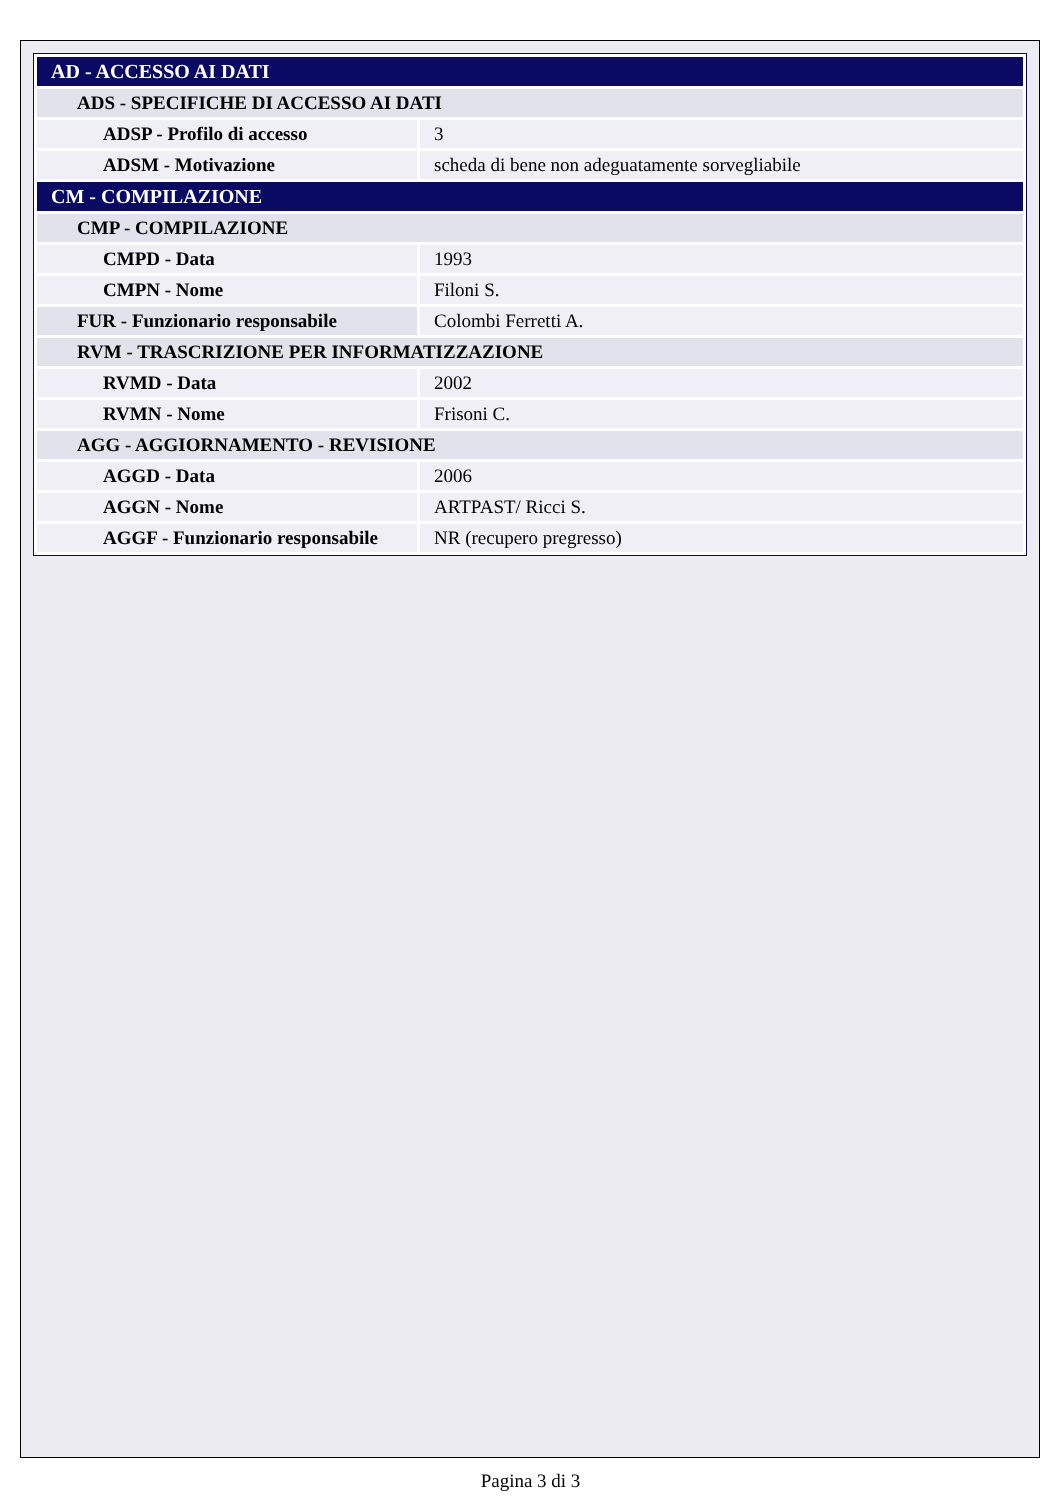| AD - ACCESSO AI DATI | |
| ADS - SPECIFICHE DI ACCESSO AI DATI | |
| ADSP - Profilo di accesso | 3 |
| ADSM - Motivazione | scheda di bene non adeguatamente sorvegliabile |
| CM - COMPILAZIONE | |
| CMP - COMPILAZIONE | |
| CMPD - Data | 1993 |
| CMPN - Nome | Filoni S. |
| FUR - Funzionario responsabile | Colombi Ferretti A. |
| RVM - TRASCRIZIONE PER INFORMATIZZAZIONE | |
| RVMD - Data | 2002 |
| RVMN - Nome | Frisoni C. |
| AGG - AGGIORNAMENTO - REVISIONE | |
| AGGD - Data | 2006 |
| AGGN - Nome | ARTPAST/ Ricci S. |
| AGGF - Funzionario responsabile | NR (recupero pregresso) |
Pagina 3 di 3